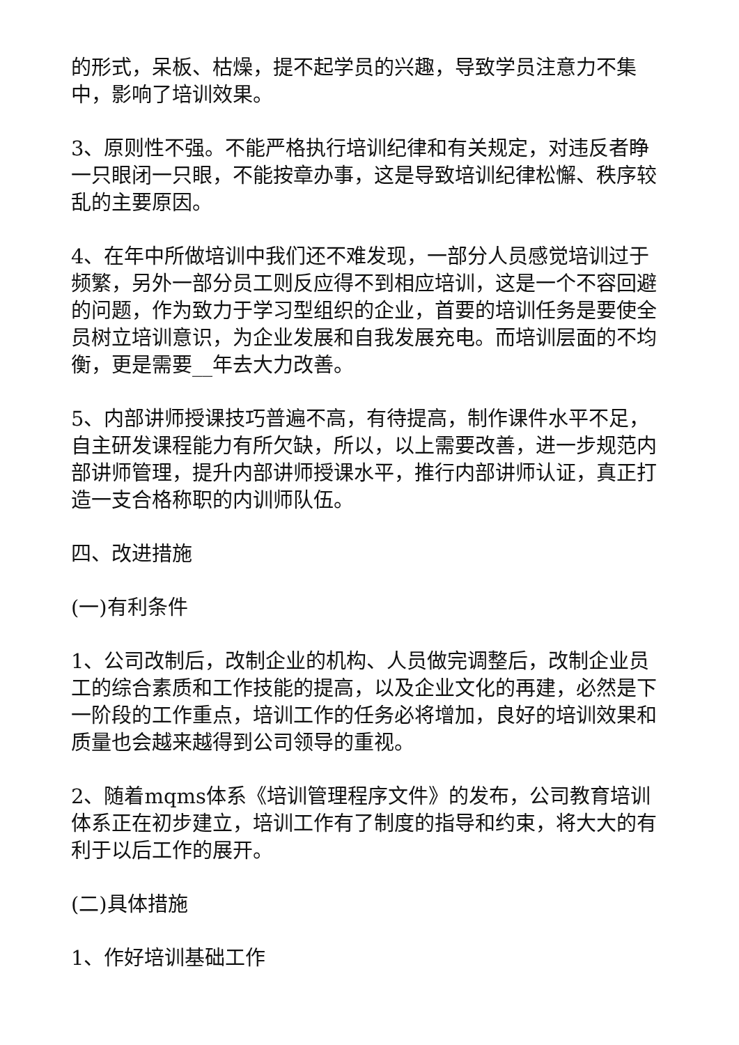的形式，呆板、枯燥，提不起学员的兴趣，导致学员注意力不集中，影响了培训效果。
3、原则性不强。不能严格执行培训纪律和有关规定，对违反者睁一只眼闭一只眼，不能按章办事，这是导致培训纪律松懈、秩序较乱的主要原因。
4、在年中所做培训中我们还不难发现，一部分人员感觉培训过于频繁，另外一部分员工则反应得不到相应培训，这是一个不容回避的问题，作为致力于学习型组织的企业，首要的培训任务是要使全员树立培训意识，为企业发展和自我发展充电。而培训层面的不均衡，更是需要__年去大力改善。
5、内部讲师授课技巧普遍不高，有待提高，制作课件水平不足，自主研发课程能力有所欠缺，所以，以上需要改善，进一步规范内部讲师管理，提升内部讲师授课水平，推行内部讲师认证，真正打造一支合格称职的内训师队伍。
四、改进措施
(一)有利条件
1、公司改制后，改制企业的机构、人员做完调整后，改制企业员工的综合素质和工作技能的提高，以及企业文化的再建，必然是下一阶段的工作重点，培训工作的任务必将增加，良好的培训效果和质量也会越来越得到公司领导的重视。
2、随着mqms体系《培训管理程序文件》的发布，公司教育培训体系正在初步建立，培训工作有了制度的指导和约束，将大大的有利于以后工作的展开。
(二)具体措施
1、作好培训基础工作